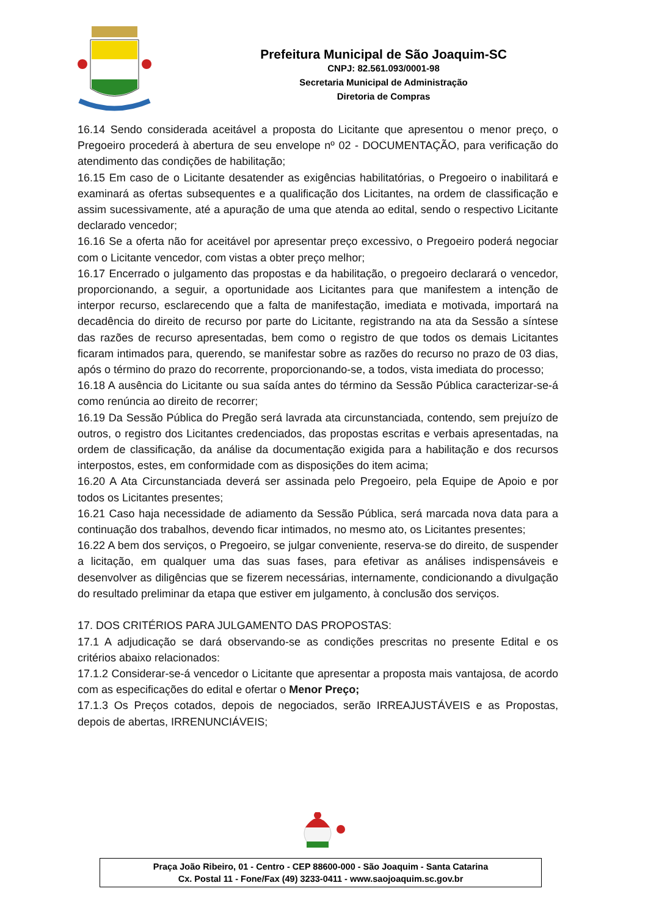Prefeitura Municipal de São Joaquim-SC
CNPJ: 82.561.093/0001-98
Secretaria Municipal de Administração
Diretoria de Compras
16.14 Sendo considerada aceitável a proposta do Licitante que apresentou o menor preço, o Pregoeiro procederá à abertura de seu envelope nº 02 - DOCUMENTAÇÃO, para verificação do atendimento das condições de habilitação;
16.15 Em caso de o Licitante desatender as exigências habilitatórias, o Pregoeiro o inabilitará e examinará as ofertas subsequentes e a qualificação dos Licitantes, na ordem de classificação e assim sucessivamente, até a apuração de uma que atenda ao edital, sendo o respectivo Licitante declarado vencedor;
16.16 Se a oferta não for aceitável por apresentar preço excessivo, o Pregoeiro poderá negociar com o Licitante vencedor, com vistas a obter preço melhor;
16.17 Encerrado o julgamento das propostas e da habilitação, o pregoeiro declarará o vencedor, proporcionando, a seguir, a oportunidade aos Licitantes para que manifestem a intenção de interpor recurso, esclarecendo que a falta de manifestação, imediata e motivada, importará na decadência do direito de recurso por parte do Licitante, registrando na ata da Sessão a síntese das razões de recurso apresentadas, bem como o registro de que todos os demais Licitantes ficaram intimados para, querendo, se manifestar sobre as razões do recurso no prazo de 03 dias, após o término do prazo do recorrente, proporcionando-se, a todos, vista imediata do processo;
16.18 A ausência do Licitante ou sua saída antes do término da Sessão Pública caracterizar-se-á como renúncia ao direito de recorrer;
16.19 Da Sessão Pública do Pregão será lavrada ata circunstanciada, contendo, sem prejuízo de outros, o registro dos Licitantes credenciados, das propostas escritas e verbais apresentadas, na ordem de classificação, da análise da documentação exigida para a habilitação e dos recursos interpostos, estes, em conformidade com as disposições do item acima;
16.20 A Ata Circunstanciada deverá ser assinada pelo Pregoeiro, pela Equipe de Apoio e por todos os Licitantes presentes;
16.21 Caso haja necessidade de adiamento da Sessão Pública, será marcada nova data para a continuação dos trabalhos, devendo ficar intimados, no mesmo ato, os Licitantes presentes;
16.22 A bem dos serviços, o Pregoeiro, se julgar conveniente, reserva-se do direito, de suspender a licitação, em qualquer uma das suas fases, para efetivar as análises indispensáveis e desenvolver as diligências que se fizerem necessárias, internamente, condicionando a divulgação do resultado preliminar da etapa que estiver em julgamento, à conclusão dos serviços.
17. DOS CRITÉRIOS PARA JULGAMENTO DAS PROPOSTAS:
17.1 A adjudicação se dará observando-se as condições prescritas no presente Edital e os critérios abaixo relacionados:
17.1.2 Considerar-se-á vencedor o Licitante que apresentar a proposta mais vantajosa, de acordo com as especificações do edital e ofertar o Menor Preço;
17.1.3 Os Preços cotados, depois de negociados, serão IRREAJUSTÁVEIS e as Propostas, depois de abertas, IRRENUNCIÁVEIS;
Praça João Ribeiro, 01 - Centro - CEP 88600-000 - São Joaquim - Santa Catarina
Cx. Postal 11 - Fone/Fax (49) 3233-0411 - www.saojoaquim.sc.gov.br